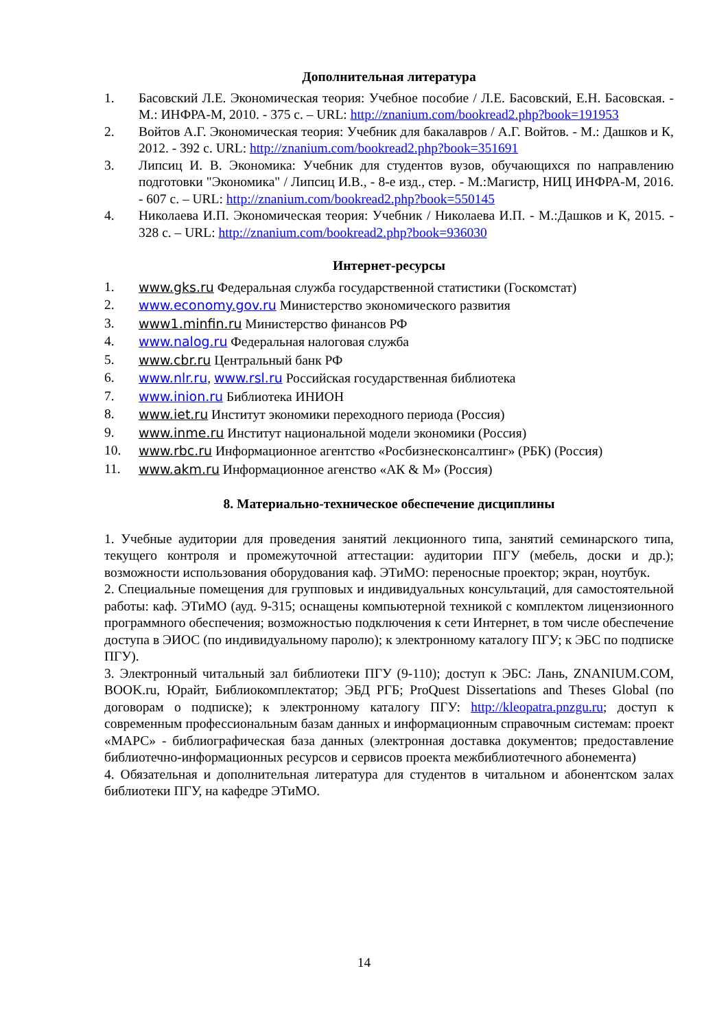Дополнительная литература
1. Басовский Л.Е. Экономическая теория: Учебное пособие / Л.Е. Басовский, Е.Н. Басовская. - М.: ИНФРА-М, 2010. - 375 с. – URL: http://znanium.com/bookread2.php?book=191953
2. Войтов А.Г. Экономическая теория: Учебник для бакалавров / А.Г. Войтов. - М.: Дашков и К, 2012. - 392 с. URL: http://znanium.com/bookread2.php?book=351691
3. Липсиц И. В. Экономика: Учебник для студентов вузов, обучающихся по направлению подготовки "Экономика" / Липсиц И.В., - 8-е изд., стер. - М.:Магистр, НИЦ ИНФРА-М, 2016. - 607 с. – URL: http://znanium.com/bookread2.php?book=550145
4. Николаева И.П. Экономическая теория: Учебник / Николаева И.П. - М.:Дашков и К, 2015. - 328 с. – URL: http://znanium.com/bookread2.php?book=936030
Интернет-ресурсы
1. www.gks.ru Федеральная служба государственной статистики (Госкомстат)
2. www.economy.gov.ru Министерство экономического развития
3. www1.minfin.ru Министерство финансов РФ
4. www.nalog.ru Федеральная налоговая служба
5. www.cbr.ru Центральный банк РФ
6. www.nlr.ru, www.rsl.ru Российская государственная библиотека
7. www.inion.ru Библиотека ИНИОН
8. www.iet.ru Институт экономики переходного периода (Россия)
9. www.inme.ru Институт национальной модели экономики (Россия)
10. www.rbc.ru Информационное агентство «Росбизнесконсалтинг» (РБК) (Россия)
11. www.akm.ru Информационное агенство «АК & М» (Россия)
8. Материально-техническое обеспечение дисциплины
1. Учебные аудитории для проведения занятий лекционного типа, занятий семинарского типа, текущего контроля и промежуточной аттестации: аудитории ПГУ (мебель, доски и др.); возможности использования оборудования каф. ЭТиМО: переносные проектор; экран, ноутбук.
2. Специальные помещения для групповых и индивидуальных консультаций, для самостоятельной работы: каф. ЭТиМО (ауд. 9-315; оснащены компьютерной техникой с комплектом лицензионного программного обеспечения; возможностью подключения к сети Интернет, в том числе обеспечение доступа в ЭИОС (по индивидуальному паролю); к электронному каталогу ПГУ; к ЭБС по подписке ПГУ).
3. Электронный читальный зал библиотеки ПГУ (9-110); доступ к ЭБС: Лань, ZNANIUM.COM, BOOK.ru, Юрайт, Библиокомплектатор; ЭБД РГБ; ProQuest Dissertations and Theses Global (по договорам о подписке); к электронному каталогу ПГУ: http://kleopatra.pnzgu.ru; доступ к современным профессиональным базам данных и информационным справочным системам: проект «МАРС» - библиографическая база данных (электронная доставка документов; предоставление библиотечно-информационных ресурсов и сервисов проекта межбиблиотечного абонемента)
4. Обязательная и дополнительная литература для студентов в читальном и абонентском залах библиотеки ПГУ, на кафедре ЭТиМО.
14